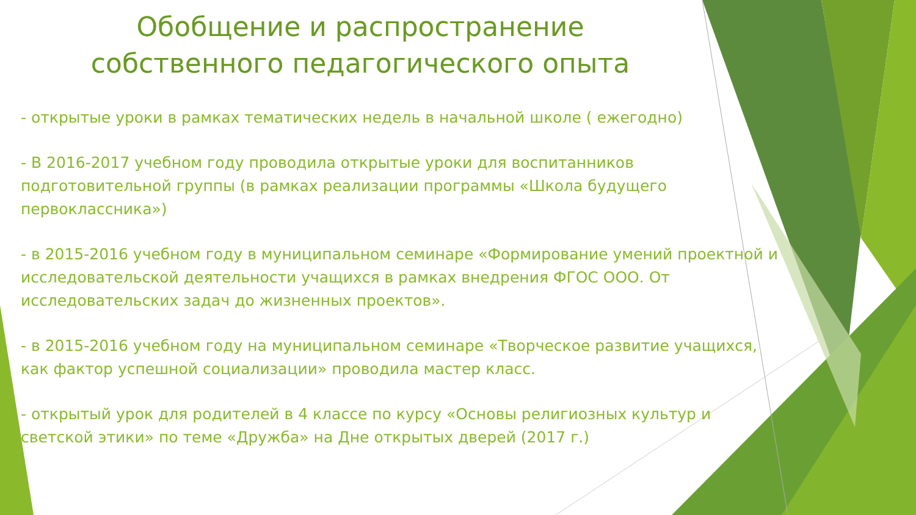Обобщение и распространение собственного педагогического опыта
- открытые уроки в рамках тематических недель в начальной школе ( ежегодно)
- В 2016-2017 учебном году проводила открытые уроки для воспитанников подготовительной группы (в рамках реализации программы «Школа будущего первоклассника»)
- в 2015-2016 учебном году в муниципальном семинаре «Формирование умений проектной и исследовательской деятельности учащихся в рамках внедрения ФГОС ООО. От исследовательских задач до жизненных проектов».
- в 2015-2016 учебном году на муниципальном семинаре «Творческое развитие учащихся, как фактор успешной социализации» проводила мастер класс.
- открытый урок для родителей в 4 классе по курсу «Основы религиозных культур и светской этики» по теме «Дружба» на Дне открытых дверей (2017 г.)